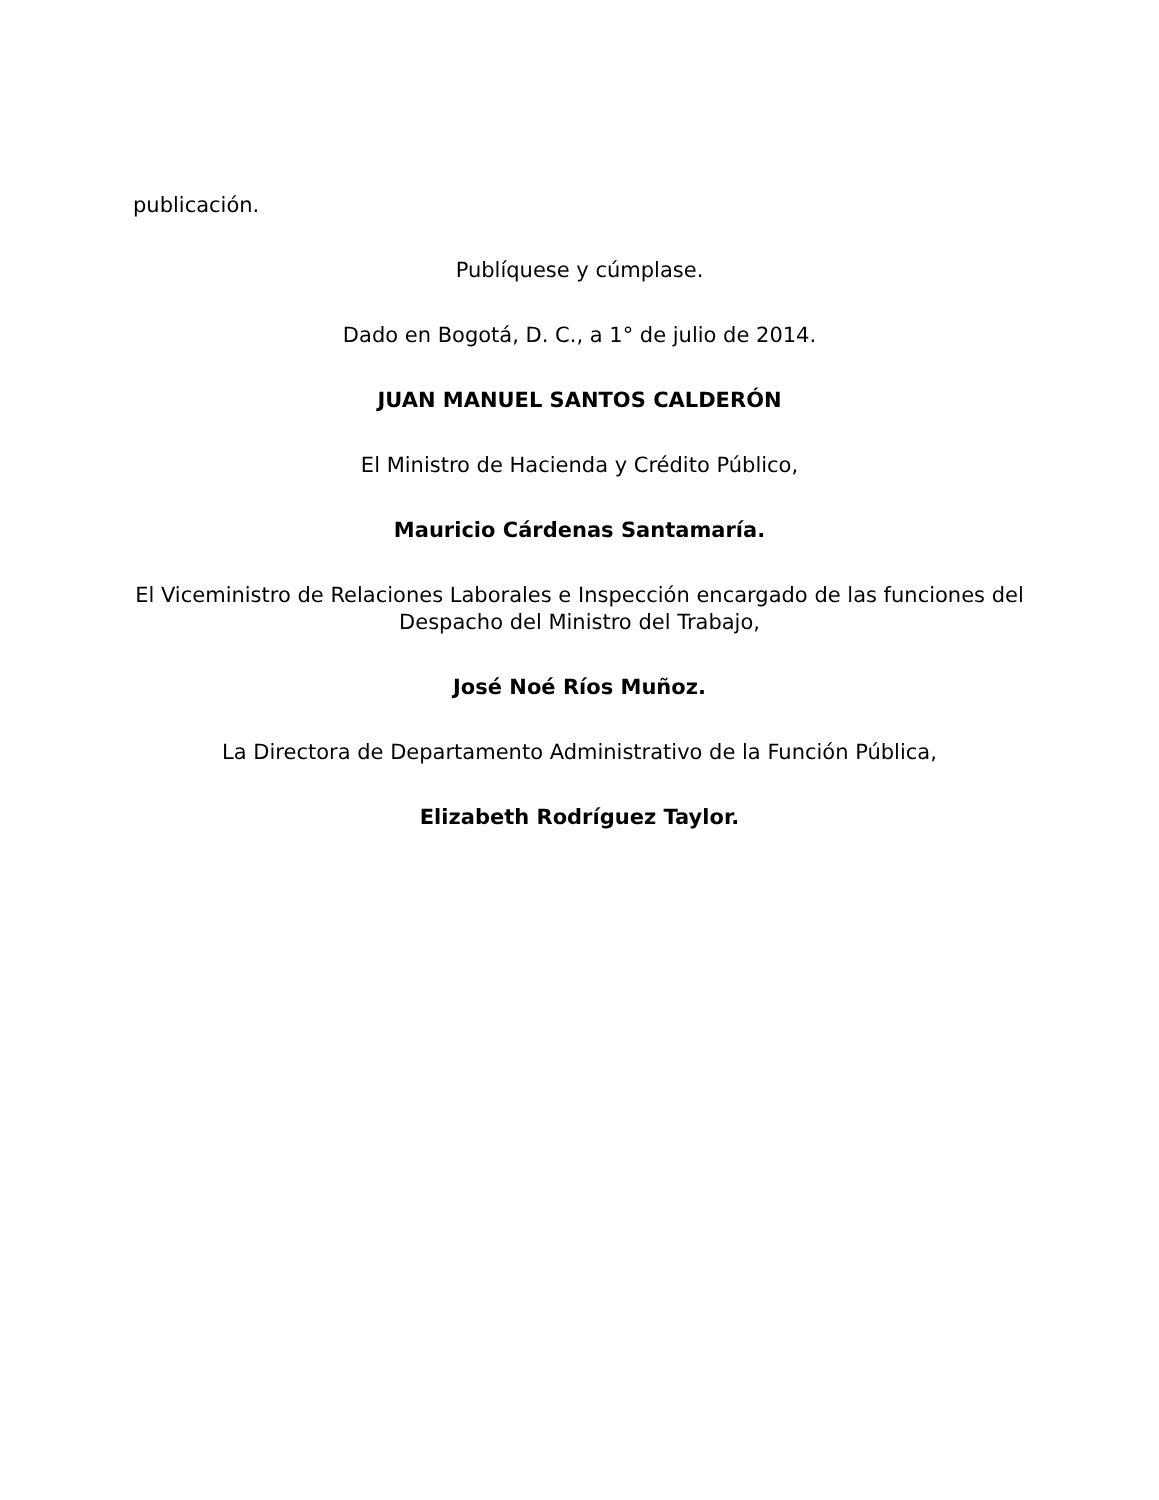publicación.
Publíquese y cúmplase.
Dado en Bogotá, D. C., a 1° de julio de 2014.
JUAN MANUEL SANTOS CALDERÓN
El Ministro de Hacienda y Crédito Público,
Mauricio Cárdenas Santamaría.
El Viceministro de Relaciones Laborales e Inspección encargado de las funciones del Despacho del Ministro del Trabajo,
José Noé Ríos Muñoz.
La Directora de Departamento Administrativo de la Función Pública,
Elizabeth Rodríguez Taylor.